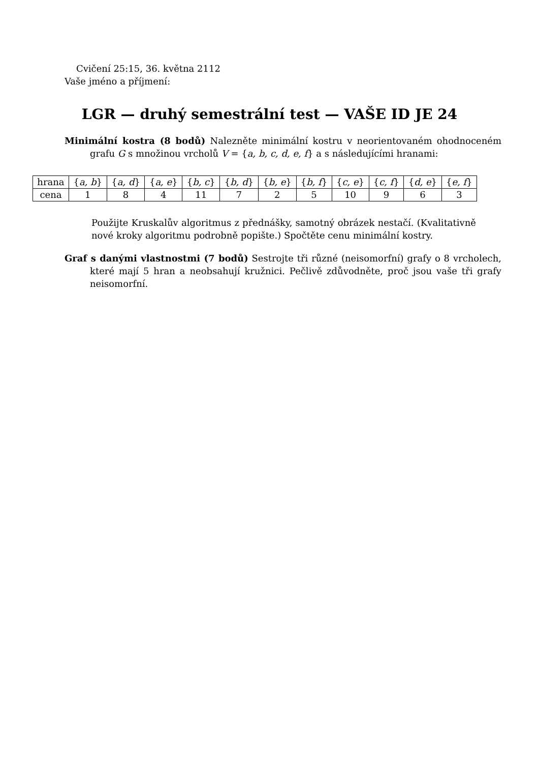Cvičení 25:15, 36. května 2112
Vaše jméno a příjmení:
LGR — druhý semestrální test — VAŠE ID JE 24
Minimální kostra (8 bodů) Nalezněte minimální kostru v neorientovaném ohodnoceném grafu G s množinou vrcholů V = {a, b, c, d, e, f} a s následujícími hranami:
| hrana | { a, b } | { a, d } | { a, e } | { b, c } | { b, d } | { b, e } | { b, f } | { c, e } | { c, f } | { d, e } | { e, f } |
| cena | 1 | 8 | 4 | 11 | 7 | 2 | 5 | 10 | 9 | 6 | 3 |
Použijte Kruskalův algoritmus z přednášky, samotný obrázek nestačí. (Kvalitativně nové kroky algoritmu podrobně popište.) Spočtěte cenu minimální kostry.
Graf s danými vlastnostmi (7 bodů) Sestrojte tři různé (neisomorfní) grafy o 8 vrcholech, které mají 5 hran a neobsahují kružnici. Pečlivě zdůvodněte, proč jsou vaše tři grafy neisomorfní.